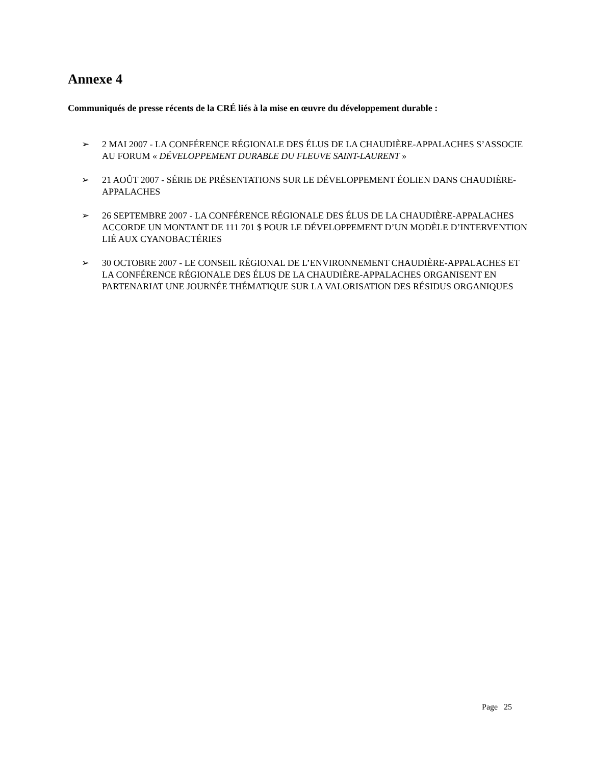Annexe 4
Communiqués de presse récents de la CRÉ liés à la mise en œuvre du développement durable :
➢ 2 MAI 2007 - LA CONFÉRENCE RÉGIONALE DES ÉLUS DE LA CHAUDIÈRE-APPALACHES S’ASSOCIE AU FORUM « DÉVELOPPEMENT DURABLE DU FLEUVE SAINT-LAURENT »
➢ 21 AOÛT 2007 - SÉRIE DE PRÉSENTATIONS SUR LE DÉVELOPPEMENT ÉOLIEN DANS CHAUDIÈRE-APPALACHES
➢ 26 SEPTEMBRE 2007 - LA CONFÉRENCE RÉGIONALE DES ÉLUS DE LA CHAUDIÈRE-APPALACHES ACCORDE UN MONTANT DE 111 701 $ POUR LE DÉVELOPPEMENT D’UN MODÈLE D’INTERVENTION LIÉ AUX CYANOBACTÉRIES
➢ 30 OCTOBRE 2007 - LE CONSEIL RÉGIONAL DE L’ENVIRONNEMENT CHAUDIÈRE-APPALACHES ET LA CONFÉRENCE RÉGIONALE DES ÉLUS DE LA CHAUDIÈRE-APPALACHES ORGANISENT EN PARTENARIAT UNE JOURNÉE THÉMATIQUE SUR LA VALORISATION DES RÉSIDUS ORGANIQUES
Page 25